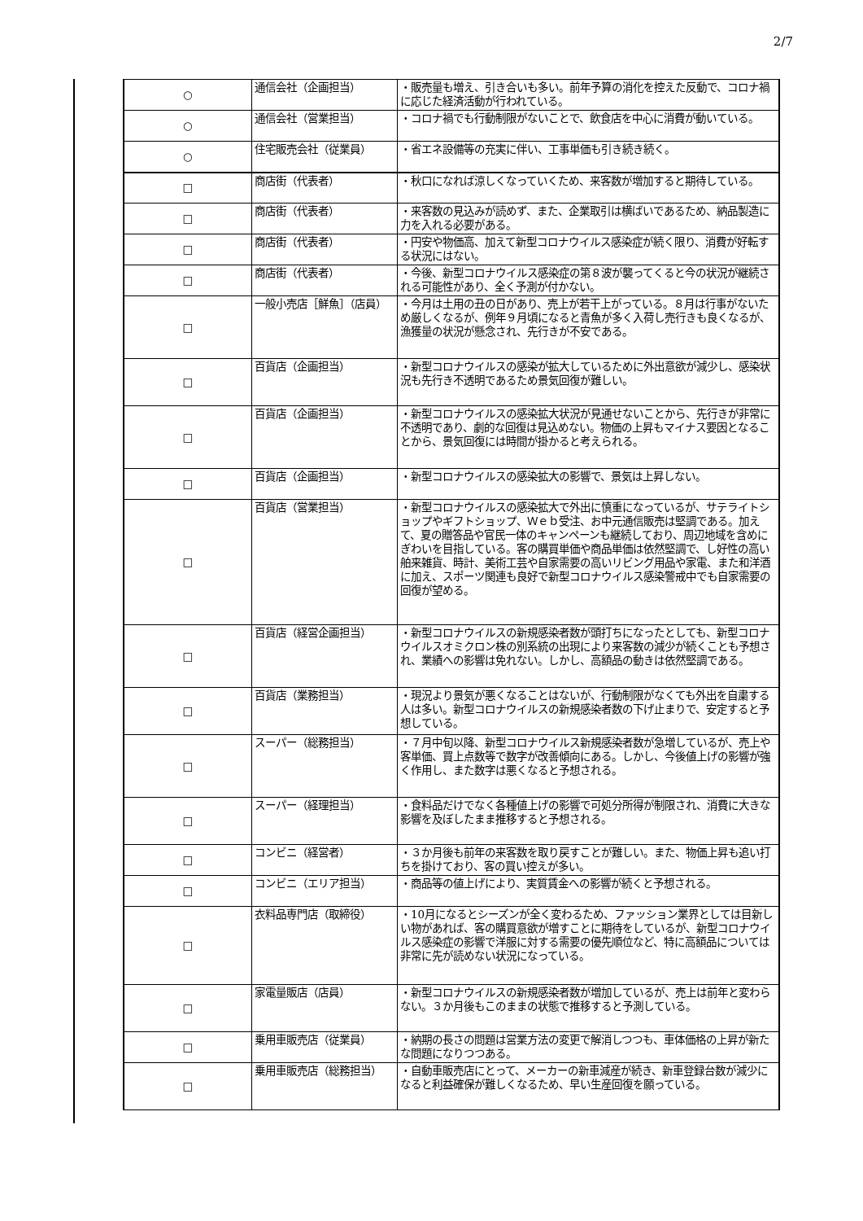2/7
| ○ | 通信会社（企画担当） | ・販売量も増え、引き合いも多い。前年予算の消化を控えた反動で、コロナ禍に応じた経済活動が行われている。 |
| ○ | 通信会社（営業担当） | ・コロナ禍でも行動制限がないことで、飲食店を中心に消費が動いている。 |
| ○ | 住宅販売会社（従業員） | ・省エネ設備等の充実に伴い、工事単価も引き続き続く。 |
| □ | 商店街（代表者） | ・秋口になれば涼しくなっていくため、来客数が増加すると期待している。 |
| □ | 商店街（代表者） | ・来客数の見込みが読めず、また、企業取引は横ばいであるため、納品製造に力を入れる必要がある。 |
| □ | 商店街（代表者） | ・円安や物価高、加えて新型コロナウイルス感染症が続く限り、消費が好転する状況にはない。 |
| □ | 商店街（代表者） | ・今後、新型コロナウイルス感染症の第８波が襲ってくると今の状況が継続される可能性があり、全く予測が付かない。 |
| □ | 一般小売店［鮮魚］（店員） | ・今月は土用の丑の日があり、売上が若干上がっている。８月は行事がないため厳しくなるが、例年９月頃になると青魚が多く入荷し売行きも良くなるが、漁獲量の状況が懸念され、先行きが不安である。 |
| □ | 百貨店（企画担当） | ・新型コロナウイルスの感染が拡大しているために外出意欲が減少し、感染状況も先行き不透明であるため景気回復が難しい。 |
| □ | 百貨店（企画担当） | ・新型コロナウイルスの感染拡大状況が見通せないことから、先行きが非常に不透明であり、劇的な回復は見込めない。物価の上昇もマイナス要因となることから、景気回復には時間が掛かると考えられる。 |
| □ | 百貨店（企画担当） | ・新型コロナウイルスの感染拡大の影響で、景気は上昇しない。 |
| □ | 百貨店（営業担当） | ・新型コロナウイルスの感染拡大で外出に慎重になっているが、サテライトショップやギフトショップ、Ｗｅｂ受注、お中元通信販売は堅調である。加えて、夏の贈答品や官民一体のキャンペーンも継続しており、周辺地域を含めにぎわいを目指している。客の購買単価や商品単価は依然堅調で、し好性の高い舶来雑貨、時計、美術工芸や自家需要の高いリビング用品や家電、また和洋酒に加え、スポーツ関連も良好で新型コロナウイルス感染警戒中でも自家需要の回復が望める。 |
| □ | 百貨店（経営企画担当） | ・新型コロナウイルスの新規感染者数が頭打ちになったとしても、新型コロナウイルスオミクロン株の別系統の出現により来客数の減少が続くことも予想され、業績への影響は免れない。しかし、高額品の動きは依然堅調である。 |
| □ | 百貨店（業務担当） | ・現況より景気が悪くなることはないが、行動制限がなくても外出を自粛する人は多い。新型コロナウイルスの新規感染者数の下げ止まりで、安定すると予想している。 |
| □ | スーパー（総務担当） | ・７月中旬以降、新型コロナウイルス新規感染者数が急増しているが、売上や客単価、買上点数等で数字が改善傾向にある。しかし、今後値上げの影響が強く作用し、また数字は悪くなると予想される。 |
| □ | スーパー（経理担当） | ・食料品だけでなく各種値上げの影響で可処分所得が制限され、消費に大きな影響を及ぼしたまま推移すると予想される。 |
| □ | コンビニ（経営者） | ・３か月後も前年の来客数を取り戻すことが難しい。また、物価上昇も追い打ちを掛けており、客の買い控えが多い。 |
| □ | コンビニ（エリア担当） | ・商品等の値上げにより、実質賃金への影響が続くと予想される。 |
| □ | 衣料品専門店（取締役） | ・10月になるとシーズンが全く変わるため、ファッション業界としては目新しい物があれば、客の購買意欲が増すことに期待をしているが、新型コロナウイルス感染症の影響で洋服に対する需要の優先順位など、特に高額品については非常に先が読めない状況になっている。 |
| □ | 家電量販店（店員） | ・新型コロナウイルスの新規感染者数が増加しているが、売上は前年と変わらない。３か月後もこのままの状態で推移すると予測している。 |
| □ | 乗用車販売店（従業員） | ・納期の長さの問題は営業方法の変更で解消しつつも、車体価格の上昇が新たな問題になりつつある。 |
| □ | 乗用車販売店（総務担当） | ・自動車販売店にとって、メーカーの新車減産が続き、新車登録台数が減少になると利益確保が難しくなるため、早い生産回復を願っている。 |